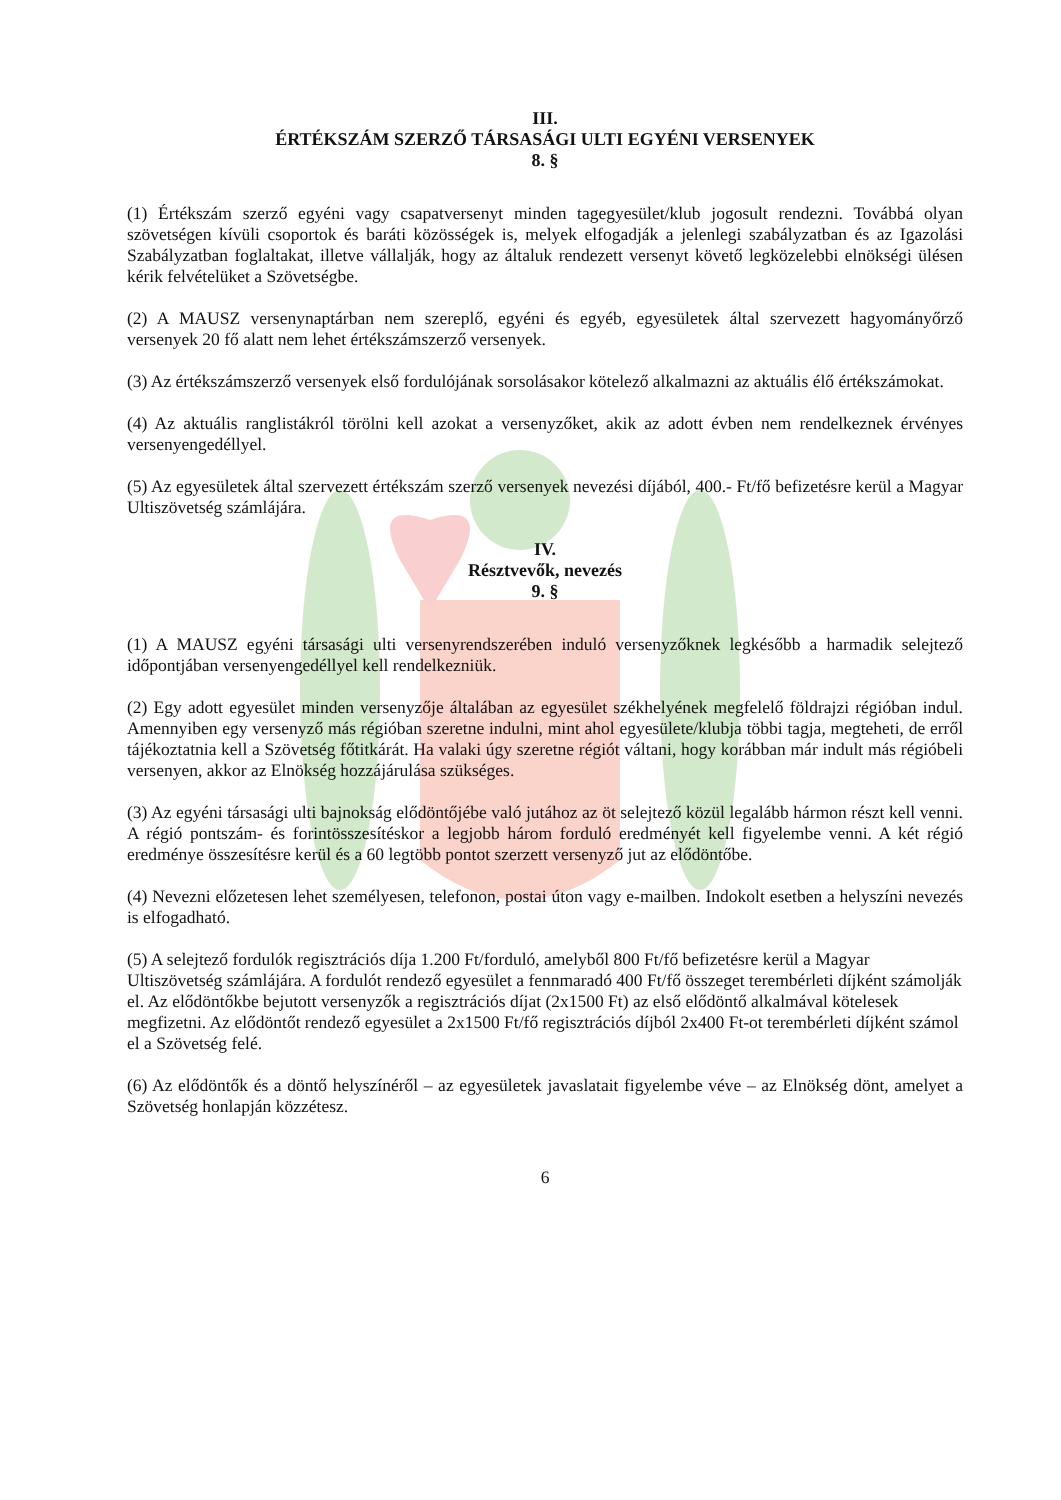III.
ÉRTÉKSZÁM SZERZŐ TÁRSASÁGI ULTI EGYÉNI VERSENYEK
8. §
(1) Értékszám szerző egyéni vagy csapatversenyt minden tagegyesület/klub jogosult rendezni. Továbbá olyan szövetségen kívüli csoportok és baráti közösségek is, melyek elfogadják a jelenlegi szabályzatban és az Igazolási Szabályzatban foglaltakat, illetve vállalják, hogy az általuk rendezett versenyt követő legközelebbi elnökségi ülésen kérik felvételüket a Szövetségbe.
(2) A MAUSZ versenynaptárban nem szereplő, egyéni és egyéb, egyesületek által szervezett hagyományőrző versenyek 20 fő alatt nem lehet értékszámszerző versenyek.
(3) Az értékszámszerző versenyek első fordulójának sorsolásakor kötelező alkalmazni az aktuális élő értékszámokat.
(4) Az aktuális ranglistákról törölni kell azokat a versenyzőket, akik az adott évben nem rendelkeznek érvényes versenyengedéllyel.
(5) Az egyesületek által szervezett értékszám szerző versenyek nevezési díjából, 400.- Ft/fő befizetésre kerül a Magyar Ultiszövetség számlájára.
IV.
Résztvevők, nevezés
9. §
(1) A MAUSZ egyéni társasági ulti versenyrendszerében induló versenyzőknek legkésőbb a harmadik selejtező időpontjában versenyengedéllyel kell rendelkezniük.
(2) Egy adott egyesület minden versenyzője általában az egyesület székhelyének megfelelő földrajzi régióban indul. Amennyiben egy versenyző más régióban szeretne indulni, mint ahol egyesülete/klubja többi tagja, megteheti, de erről tájékoztatnia kell a Szövetség főtitkárát. Ha valaki úgy szeretne régiót váltani, hogy korábban már indult más régióbeli versenyen, akkor az Elnökség hozzájárulása szükséges.
(3) Az egyéni társasági ulti bajnokság elődöntőjébe való jutához az öt selejtező közül legalább hármon részt kell venni. A régió pontszám- és forintösszesítéskor a legjobb három forduló eredményét kell figyelembe venni. A két régió eredménye összesítésre kerül és a 60 legtöbb pontot szerzett versenyző jut az elődöntőbe.
(4) Nevezni előzetesen lehet személyesen, telefonon, postai úton vagy e-mailben. Indokolt esetben a helyszíni nevezés is elfogadható.
(5) A selejtező fordulók regisztrációs díja 1.200 Ft/forduló, amelyből 800 Ft/fő befizetésre kerül a Magyar Ultiszövetség számlájára. A fordulót rendező egyesület a fennmaradó 400 Ft/fő összeget terembérleti díjként számolják el. Az elődöntőkbe bejutott versenyzők a regisztrációs díjat (2x1500 Ft) az első elődöntő alkalmával kötelesek megfizetni. Az elődöntőt rendező egyesület a 2x1500 Ft/fő regisztrációs díjból 2x400 Ft-ot terembérleti díjként számol el a Szövetség felé.
(6) Az elődöntők és a döntő helyszínéről – az egyesületek javaslatait figyelembe véve – az Elnökség dönt, amelyet a Szövetség honlapján közzétesz.
6